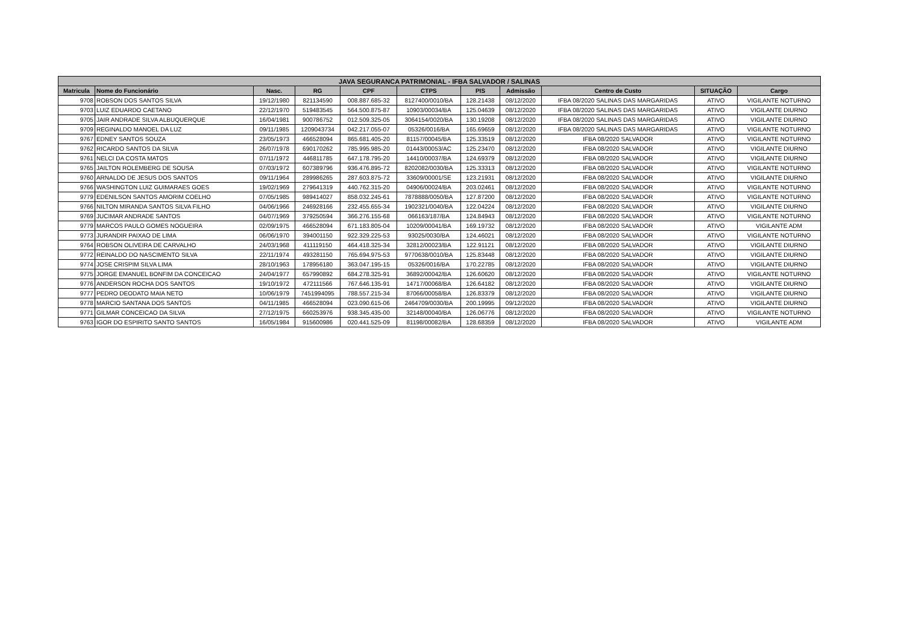| JAVA SEGURANCA PATRIMONIAL - IFBA SALVADOR / SALINAS | | | | | | | | | | |
| --- | --- | --- | --- | --- | --- | --- | --- | --- | --- | --- |
| Matricula | Nome do Funcionário | Nasc. | RG | CPF | CTPS | PIS | Admissão | Centro de Custo | SITUAÇÃO | Cargo |
| 9708 | ROBSON DOS SANTOS SILVA | 19/12/1980 | 821134590 | 008.887.685-32 | 8127400/0010/BA | 128.21438 | 08/12/2020 | IFBA 08/2020 SALINAS DAS MARGARIDAS | ATIVO | VIGILANTE NOTURNO |
| 9703 | LUIZ EDUARDO CAETANO | 22/12/1970 | 519483545 | 564.500.875-87 | 10903/00034/BA | 125.04639 | 08/12/2020 | IFBA 08/2020 SALINAS DAS MARGARIDAS | ATIVO | VIGILANTE DIURNO |
| 9705 | JAIR ANDRADE SILVA ALBUQUERQUE | 16/04/1981 | 900786752 | 012.509.325-05 | 3064154/0020/BA | 130.19208 | 08/12/2020 | IFBA 08/2020 SALINAS DAS MARGARIDAS | ATIVO | VIGILANTE DIURNO |
| 9709 | REGINALDO MANOEL DA LUZ | 09/11/1985 | 1209043734 | 042.217.055-07 | 05326/0016/BA | 165.69659 | 08/12/2020 | IFBA 08/2020 SALINAS DAS MARGARIDAS | ATIVO | VIGILANTE NOTURNO |
| 9767 | EDNEY SANTOS SOUZA | 23/05/1973 | 466528094 | 865.681.405-20 | 81157/00045/BA | 125.33519 | 08/12/2020 | IFBA 08/2020 SALVADOR | ATIVO | VIGILANTE NOTURNO |
| 9762 | RICARDO SANTOS DA SILVA | 26/07/1978 | 690170262 | 785.995.985-20 | 01443/00053/AC | 125.23470 | 08/12/2020 | IFBA 08/2020 SALVADOR | ATIVO | VIGILANTE DIURNO |
| 9761 | NELCI DA COSTA MATOS | 07/11/1972 | 446811785 | 647.178.795-20 | 14410/00037/BA | 124.69379 | 08/12/2020 | IFBA 08/2020 SALVADOR | ATIVO | VIGILANTE DIURNO |
| 9765 | JAILTON ROLEMBERG DE SOUSA | 07/03/1972 | 607389796 | 936.476.895-72 | 8202082/0030/BA | 125.33313 | 08/12/2020 | IFBA 08/2020 SALVADOR | ATIVO | VIGILANTE NOTURNO |
| 9760 | ARNALDO DE JESUS DOS SANTOS | 09/11/1964 | 289986265 | 287.603.875-72 | 33609/00001/SE | 123.21931 | 08/12/2020 | IFBA 08/2020 SALVADOR | ATIVO | VIGILANTE DIURNO |
| 9766 | WASHINGTON LUIZ GUIMARAES GOES | 19/02/1969 | 279641319 | 440.762.315-20 | 04906/00024/BA | 203.02461 | 08/12/2020 | IFBA 08/2020 SALVADOR | ATIVO | VIGILANTE NOTURNO |
| 9779 | EDENILSON SANTOS AMORIM COELHO | 07/05/1985 | 989414027 | 858.032.245-61 | 7878888/0050/BA | 127.87200 | 08/12/2020 | IFBA 08/2020 SALVADOR | ATIVO | VIGILANTE NOTURNO |
| 9766 | NILTON MIRANDA SANTOS SILVA FILHO | 04/06/1966 | 246928166 | 232.455.655-34 | 1902321/0040/BA | 122.04224 | 08/12/2020 | IFBA 08/2020 SALVADOR | ATIVO | VIGILANTE DIURNO |
| 9769 | JUCIMAR ANDRADE SANTOS | 04/07/1969 | 379250594 | 366.276.155-68 | 066163/187/BA | 124.84943 | 08/12/2020 | IFBA 08/2020 SALVADOR | ATIVO | VIGILANTE NOTURNO |
| 9779 | MARCOS PAULO GOMES NOGUEIRA | 02/09/1975 | 466528094 | 671.183.805-04 | 10209/00041/BA | 169.19732 | 08/12/2020 | IFBA 08/2020 SALVADOR | ATIVO | VIGILANTE ADM |
| 9773 | JURANDIR PAIXAO DE LIMA | 06/06/1970 | 394001150 | 922.329.225-53 | 93025/0030/BA | 124.46021 | 08/12/2020 | IFBA 08/2020 SALVADOR | ATIVO | VIGILANTE NOTURNO |
| 9764 | ROBSON OLIVEIRA DE CARVALHO | 24/03/1968 | 411119150 | 464.418.325-34 | 32812/00023/BA | 122.91121 | 08/12/2020 | IFBA 08/2020 SALVADOR | ATIVO | VIGILANTE DIURNO |
| 9772 | REINALDO DO NASCIMENTO SILVA | 22/11/1974 | 493281150 | 765.694.975-53 | 9770638/0010/BA | 125.83448 | 08/12/2020 | IFBA 08/2020 SALVADOR | ATIVO | VIGILANTE DIURNO |
| 9774 | JOSE CRISPIM SILVA LIMA | 28/10/1963 | 178956180 | 363.047.195-15 | 05326/0016/BA | 170.22785 | 08/12/2020 | IFBA 08/2020 SALVADOR | ATIVO | VIGILANTE DIURNO |
| 9775 | JORGE EMANUEL BONFIM DA CONCEICAO | 24/04/1977 | 657990892 | 684.278.325-91 | 36892/00042/BA | 126.60620 | 08/12/2020 | IFBA 08/2020 SALVADOR | ATIVO | VIGILANTE NOTURNO |
| 9776 | ANDERSON ROCHA DOS SANTOS | 19/10/1972 | 472111566 | 767.646.135-91 | 14717/00068/BA | 126.64182 | 08/12/2020 | IFBA 08/2020 SALVADOR | ATIVO | VIGILANTE DIURNO |
| 9777 | PEDRO DEODATO MAIA NETO | 10/06/1979 | 7451994095 | 788.557.215-34 | 87066/00058/BA | 126.83379 | 08/12/2020 | IFBA 08/2020 SALVADOR | ATIVO | VIGILANTE DIURNO |
| 9778 | MARCIO SANTANA DOS SANTOS | 04/11/1985 | 466528094 | 023.090.615-06 | 2464709/0030/BA | 200.19995 | 09/12/2020 | IFBA 08/2020 SALVADOR | ATIVO | VIGILANTE DIURNO |
| 9771 | GILMAR CONCEICAO DA SILVA | 27/12/1975 | 660253976 | 938.345.435-00 | 32148/00040/BA | 126.06776 | 08/12/2020 | IFBA 08/2020 SALVADOR | ATIVO | VIGILANTE NOTURNO |
| 9763 | IGOR DO ESPIRITO SANTO SANTOS | 16/05/1984 | 915600986 | 020.441.525-09 | 81198/00082/BA | 128.68359 | 08/12/2020 | IFBA 08/2020 SALVADOR | ATIVO | VIGILANTE ADM |